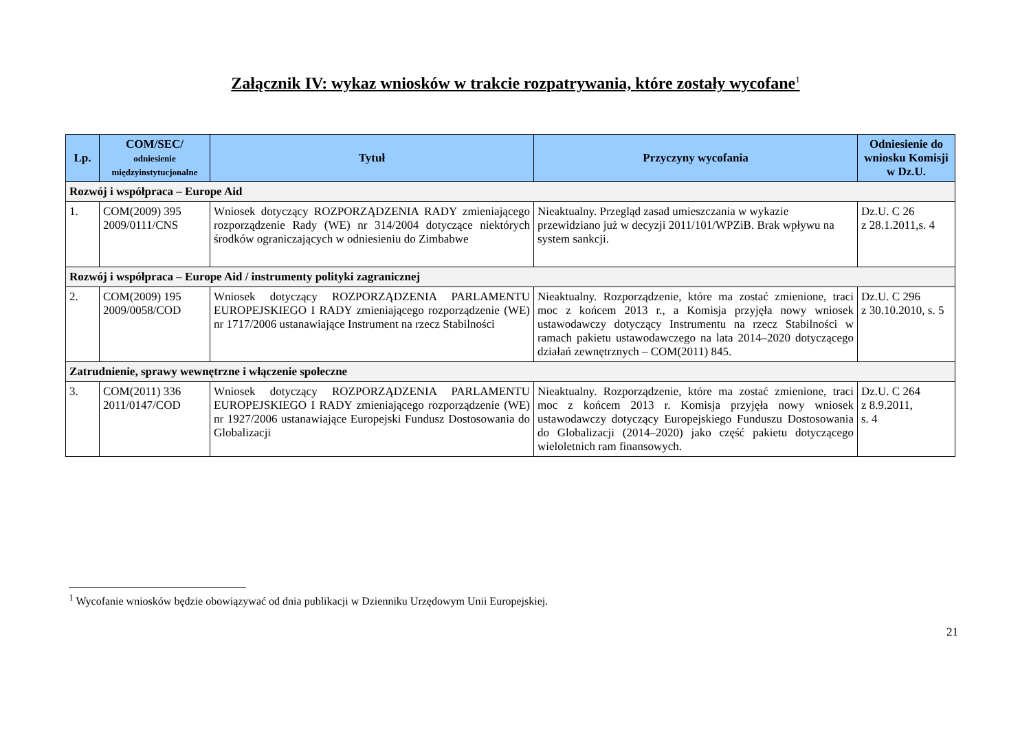Załącznik IV: wykaz wniosków w trakcie rozpatrywania, które zostały wycofane<sup>1</sup>
| Lp. | COM/SEC/ odniesienie międzyinstytucjonalne | Tytuł | Przyczyny wycofania | Odniesienie do wniosku Komisji w Dz.U. |
| --- | --- | --- | --- | --- |
| Rozwój i współpraca – Europe Aid | | | | |
| 1. | COM(2009) 395 2009/0111/CNS | Wniosek dotyczący ROZPORZĄDZENIA RADY zmieniającego rozporządzenie Rady (WE) nr 314/2004 dotyczące niektórych środków ograniczających w odniesieniu do Zimbabwe | Nieaktualny. Przegląd zasad umieszczania w wykazie przewidziano już w decyzji 2011/101/WPZiB. Brak wpływu na system sankcji. | Dz.U. C 26 z 28.1.2011,s. 4 |
| Rozwój i współpraca – Europe Aid / instrumenty polityki zagranicznej | | | | |
| 2. | COM(2009) 195 2009/0058/COD | Wniosek dotyczący ROZPORZĄDZENIA PARLAMENTU EUROPEJSKIEGO I RADY zmieniającego rozporządzenie (WE) nr 1717/2006 ustanawiające Instrument na rzecz Stabilności | Nieaktualny. Rozporządzenie, które ma zostać zmienione, traci moc z końcem 2013 r., a Komisja przyjęła nowy wniosek ustawodawczy dotyczący Instrumentu na rzecz Stabilności w ramach pakietu ustawodawczego na lata 2014–2020 dotyczącego działań zewnętrznych – COM(2011) 845. | Dz.U. C 296 z 30.10.2010, s. 5 |
| Zatrudnienie, sprawy wewnętrzne i włączenie społeczne | | | | |
| 3. | COM(2011) 336 2011/0147/COD | Wniosek dotyczący ROZPORZĄDZENIA PARLAMENTU EUROPEJSKIEGO I RADY zmieniającego rozporządzenie (WE) nr 1927/2006 ustanawiające Europejski Fundusz Dostosowania do Globalizacji | Nieaktualny. Rozporządzenie, które ma zostać zmienione, traci moc z końcem 2013 r. Komisja przyjęła nowy wniosek ustawodawczy dotyczący Europejskiego Funduszu Dostosowania do Globalizacji (2014–2020) jako część pakietu dotyczącego wieloletnich ram finansowych. | Dz.U. C 264 z 8.9.2011, s. 4 |
<sup>1</sup> Wycofanie wniosków będzie obowiązywać od dnia publikacji w Dzienniku Urzędowym Unii Europejskiej.
21